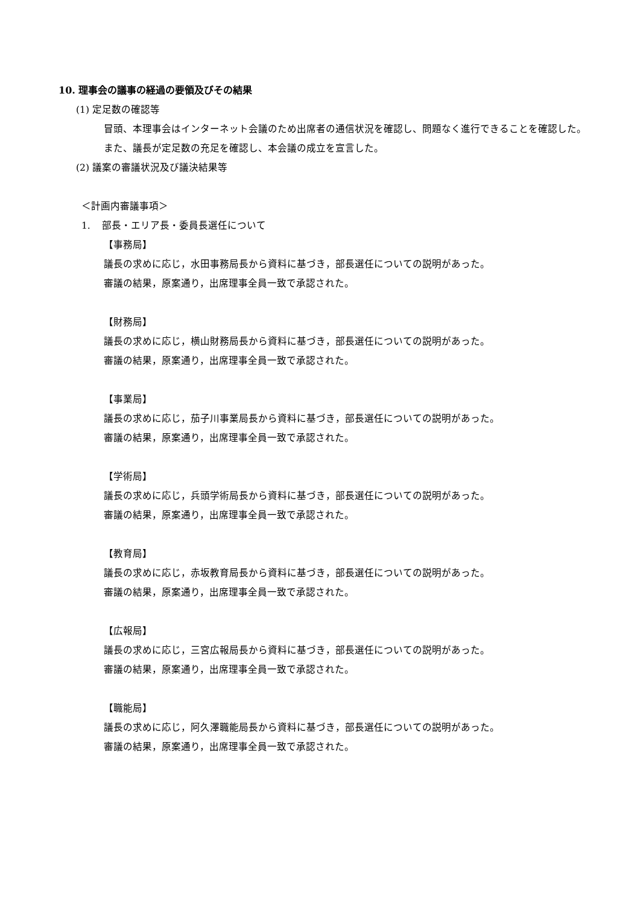10. 理事会の議事の経過の要領及びその結果
(1) 定足数の確認等
冒頭、本理事会はインターネット会議のため出席者の通信状況を確認し、問題なく進行できることを確認した。また、議長が定足数の充足を確認し、本会議の成立を宣言した。
(2) 議案の審議状況及び議決結果等
＜計画内審議事項＞
1. 部長・エリア長・委員長選任について
【事務局】
議長の求めに応じ，水田事務局長から資料に基づき，部長選任についての説明があった。
審議の結果，原案通り，出席理事全員一致で承認された。
【財務局】
議長の求めに応じ，横山財務局長から資料に基づき，部長選任についての説明があった。
審議の結果，原案通り，出席理事全員一致で承認された。
【事業局】
議長の求めに応じ，茄子川事業局長から資料に基づき，部長選任についての説明があった。
審議の結果，原案通り，出席理事全員一致で承認された。
【学術局】
議長の求めに応じ，兵頭学術局長から資料に基づき，部長選任についての説明があった。
審議の結果，原案通り，出席理事全員一致で承認された。
【教育局】
議長の求めに応じ，赤坂教育局長から資料に基づき，部長選任についての説明があった。
審議の結果，原案通り，出席理事全員一致で承認された。
【広報局】
議長の求めに応じ，三宮広報局長から資料に基づき，部長選任についての説明があった。
審議の結果，原案通り，出席理事全員一致で承認された。
【職能局】
議長の求めに応じ，阿久澤職能局長から資料に基づき，部長選任についての説明があった。
審議の結果，原案通り，出席理事全員一致で承認された。